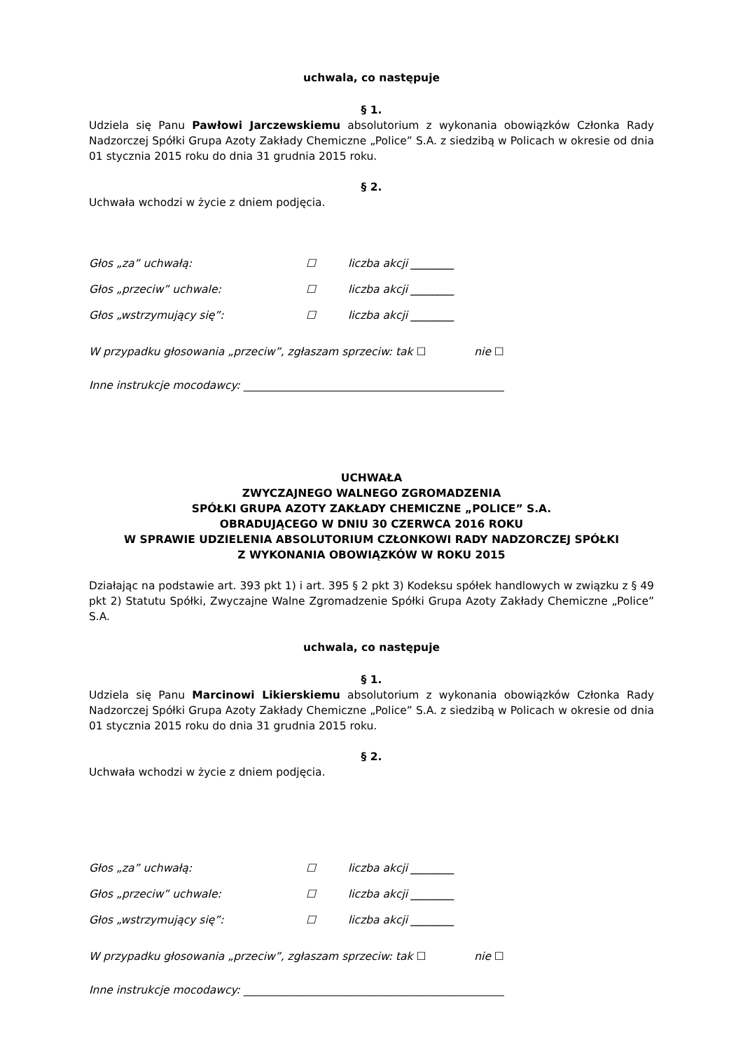uchwala, co następuje
§ 1.
Udziela się Panu Pawłowi Jarczewskiemu absolutorium z wykonania obowiązków Członka Rady Nadzorczej Spółki Grupa Azoty Zakłady Chemiczne „Police” S.A. z siedzibą w Policach w okresie od dnia 01 stycznia 2015 roku do dnia 31 grudnia 2015 roku.
§ 2.
Uchwała wchodzi w życie z dniem podjęcia.
Głos „za” uchwałą: ☐ liczba akcji ________
Głos „przeciw” uchwale: ☐ liczba akcji ________
Głos „wstrzymujący się”: ☐ liczba akcji ________
W przypadku głosowania „przeciw”, zgłaszam sprzeciw: tak ☐ nie ☐
Inne instrukcje mocodawcy: ________________________________________________
UCHWAŁA
ZWYCZAJNEGO WALNEGO ZGROMADZENIA
SPÓŁKI GRUPA AZOTY ZAKŁADY CHEMICZNE „POLICE” S.A.
OBRADUJĄCEGO W DNIU 30 CZERWCA 2016 ROKU
W SPRAWIE UDZIELENIA ABSOLUTORIUM CZŁONKOWI RADY NADZORCZEJ SPÓŁKI
Z WYKONANIA OBOWIĄZKÓW W ROKU 2015
Działając na podstawie art. 393 pkt 1) i art. 395 § 2 pkt 3) Kodeksu spółek handlowych w związku z § 49 pkt 2) Statutu Spółki, Zwyczajne Walne Zgromadzenie Spółki Grupa Azoty Zakłady Chemiczne „Police” S.A.
uchwala, co następuje
§ 1.
Udziela się Panu Marcinowi Likierskiemu absolutorium z wykonania obowiązków Członka Rady Nadzorczej Spółki Grupa Azoty Zakłady Chemiczne „Police” S.A. z siedzibą w Policach w okresie od dnia 01 stycznia 2015 roku do dnia 31 grudnia 2015 roku.
§ 2.
Uchwała wchodzi w życie z dniem podjęcia.
Głos „za” uchwałą: ☐ liczba akcji ________
Głos „przeciw” uchwale: ☐ liczba akcji ________
Głos „wstrzymujący się”: ☐ liczba akcji ________
W przypadku głosowania „przeciw”, zgłaszam sprzeciw: tak ☐ nie ☐
Inne instrukcje mocodawcy: ________________________________________________